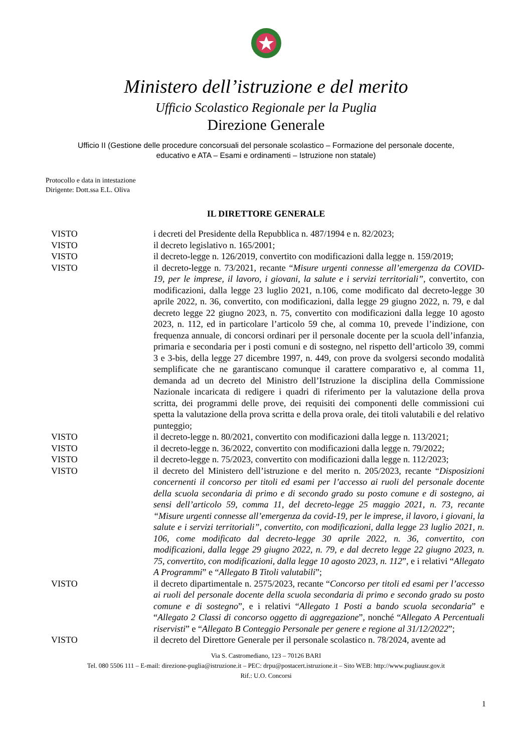Ministero dell’istruzione e del merito
Ufficio Scolastico Regionale per la Puglia
Direzione Generale
Ufficio II (Gestione delle procedure concorsuali del personale scolastico – Formazione del personale docente,
educativo e ATA – Esami e ordinamenti – Istruzione non statale)
Protocollo e data in intestazione
Dirigente: Dott.ssa E.L. Oliva
IL DIRETTORE GENERALE
VISTO i decreti del Presidente della Repubblica n. 487/1994 e n. 82/2023;
VISTO il decreto legislativo n. 165/2001;
VISTO il decreto-legge n. 126/2019, convertito con modificazioni dalla legge n. 159/2019;
VISTO il decreto-legge n. 73/2021, recante “Misure urgenti connesse all’emergenza da COVID-19, per le imprese, il lavoro, i giovani, la salute e i servizi territoriali”, convertito, con modificazioni, dalla legge 23 luglio 2021, n.106, come modificato dal decreto-legge 30 aprile 2022, n. 36, convertito, con modificazioni, dalla legge 29 giugno 2022, n. 79, e dal decreto legge 22 giugno 2023, n. 75, convertito con modificazioni dalla legge 10 agosto 2023, n. 112, ed in particolare l’articolo 59 che, al comma 10, prevede l’indizione, con frequenza annuale, di concorsi ordinari per il personale docente per la scuola dell’infanzia, primaria e secondaria per i posti comuni e di sostegno, nel rispetto dell’articolo 39, commi 3 e 3-bis, della legge 27 dicembre 1997, n. 449, con prove da svolgersi secondo modalità semplificate che ne garantiscano comunque il carattere comparativo e, al comma 11, demanda ad un decreto del Ministro dell’Istruzione la disciplina della Commissione Nazionale incaricata di redigere i quadri di riferimento per la valutazione della prova scritta, dei programmi delle prove, dei requisiti dei componenti delle commissioni cui spetta la valutazione della prova scritta e della prova orale, dei titoli valutabili e del relativo punteggio;
VISTO il decreto-legge n. 80/2021, convertito con modificazioni dalla legge n. 113/2021;
VISTO il decreto-legge n. 36/2022, convertito con modificazioni dalla legge n. 79/2022;
VISTO il decreto-legge n. 75/2023, convertito con modificazioni dalla legge n. 112/2023;
VISTO il decreto del Ministero dell’istruzione e del merito n. 205/2023, recante “Disposizioni concernenti il concorso per titoli ed esami per l’accesso ai ruoli del personale docente della scuola secondaria di primo e di secondo grado su posto comune e di sostegno, ai sensi dell’articolo 59, comma 11, del decreto-legge 25 maggio 2021, n. 73, recante “Misure urgenti connesse all’emergenza da covid-19, per le imprese, il lavoro, i giovani, la salute e i servizi territoriali”, convertito, con modificazioni, dalla legge 23 luglio 2021, n. 106, come modificato dal decreto-legge 30 aprile 2022, n. 36, convertito, con modificazioni, dalla legge 29 giugno 2022, n. 79, e dal decreto legge 22 giugno 2023, n. 75, convertito, con modificazioni, dalla legge 10 agosto 2023, n. 112”, e i relativi “Allegato A Programmi” e “Allegato B Titoli valutabili”;
VISTO il decreto dipartimentale n. 2575/2023, recante “Concorso per titoli ed esami per l’accesso ai ruoli del personale docente della scuola secondaria di primo e secondo grado su posto comune e di sostegno”, e i relativi “Allegato 1 Posti a bando scuola secondaria” e “Allegato 2 Classi di concorso oggetto di aggregazione”, nonché “Allegato A Percentuali riservisti” e “Allegato B Conteggio Personale per genere e regione al 31/12/2022”;
VISTO il decreto del Direttore Generale per il personale scolastico n. 78/2024, avente ad
Via S. Castromediano, 123 – 70126 BARI
Tel. 080 5506 111 – E-mail: direzione-puglia@istruzione.it – PEC: drpu@postacert.istruzione.it – Sito WEB: http://www.pugliausr.gov.it
Rif.: U.O. Concorsi
1